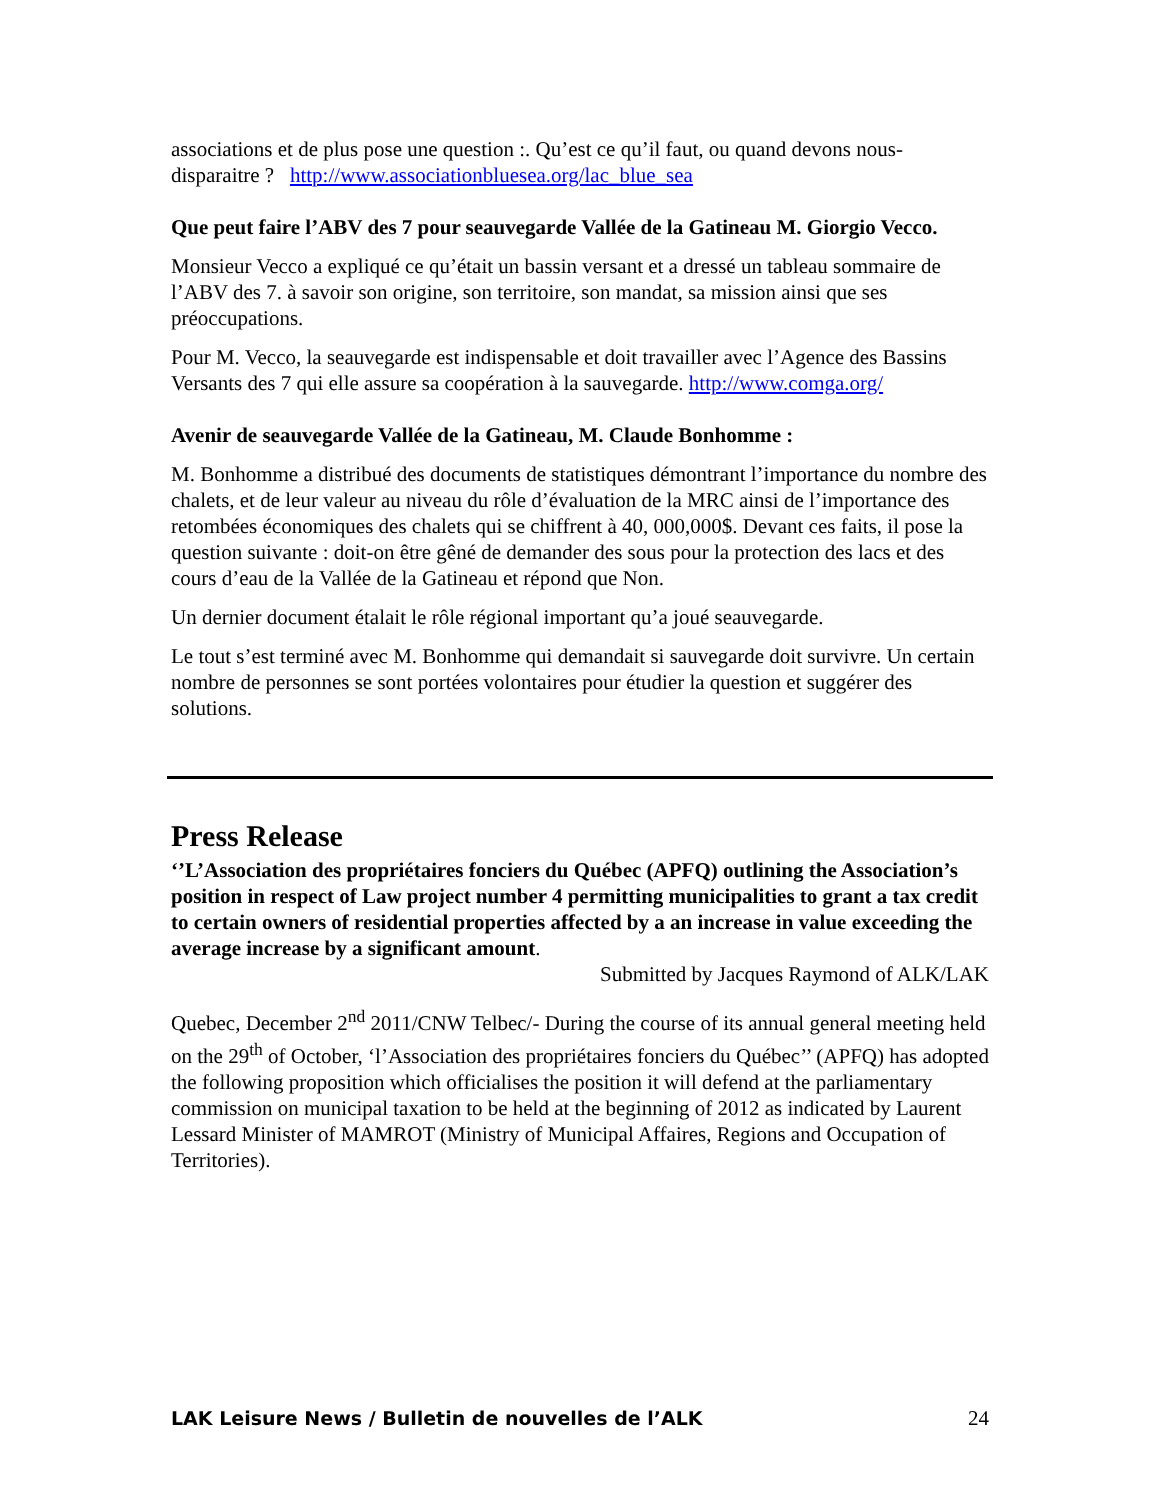associations et de plus pose une question :. Qu’est ce qu’il faut, ou quand devons nous-disparaitre ? http://www.associationbluesea.org/lac_blue_sea
Que peut faire l’ABV des 7 pour seauvegarde Vallée de la Gatineau M. Giorgio Vecco.
Monsieur Vecco a expliqué ce qu’était un bassin versant et a dressé un tableau sommaire de l’ABV des 7. à savoir son origine, son territoire, son mandat, sa mission ainsi que ses préoccupations.
Pour M. Vecco, la seauvegarde est indispensable et doit travailler avec l’Agence des Bassins Versants des 7 qui elle assure sa coopération à la sauvegarde. http://www.comga.org/
Avenir de seauvegarde Vallée de la Gatineau, M. Claude Bonhomme :
M. Bonhomme a distribué des documents de statistiques démontrant l’importance du nombre des chalets, et de leur valeur au niveau du rôle d’évaluation de la MRC ainsi de l’importance des retombées économiques des chalets qui se chiffrent à 40, 000,000$. Devant ces faits, il pose la question suivante : doit-on être gêné de demander des sous pour la protection des lacs et des cours d’eau de la Vallée de la Gatineau et répond que Non.
Un dernier document étalait le rôle régional important qu’a joué seauvegarde.
Le tout s’est terminé avec M. Bonhomme qui demandait si sauvegarde doit survivre. Un certain nombre de personnes se sont portées volontaires pour étudier la question et suggérer des solutions.
Press Release
‘’L’Association des propriétaires fonciers du Québec (APFQ) outlining the Association’s position in respect of Law project number 4 permitting municipalities to grant a tax credit to certain owners of residential properties affected by a an increase in value exceeding the average increase by a significant amount.
Submitted by Jacques Raymond of ALK/LAK
Quebec, December 2<sup>nd</sup> 2011/CNW Telbec/- During the course of its annual general meeting held on the 29<sup>th</sup> of October, ‘l’Association des propriétaires fonciers du Québec’’ (APFQ) has adopted the following proposition which officialises the position it will defend at the parliamentary commission on municipal taxation to be held at the beginning of 2012 as indicated by Laurent Lessard Minister of MAMROT (Ministry of Municipal Affaires, Regions and Occupation of Territories).
LAK Leisure News / Bulletin de nouvelles de l’ALK 24